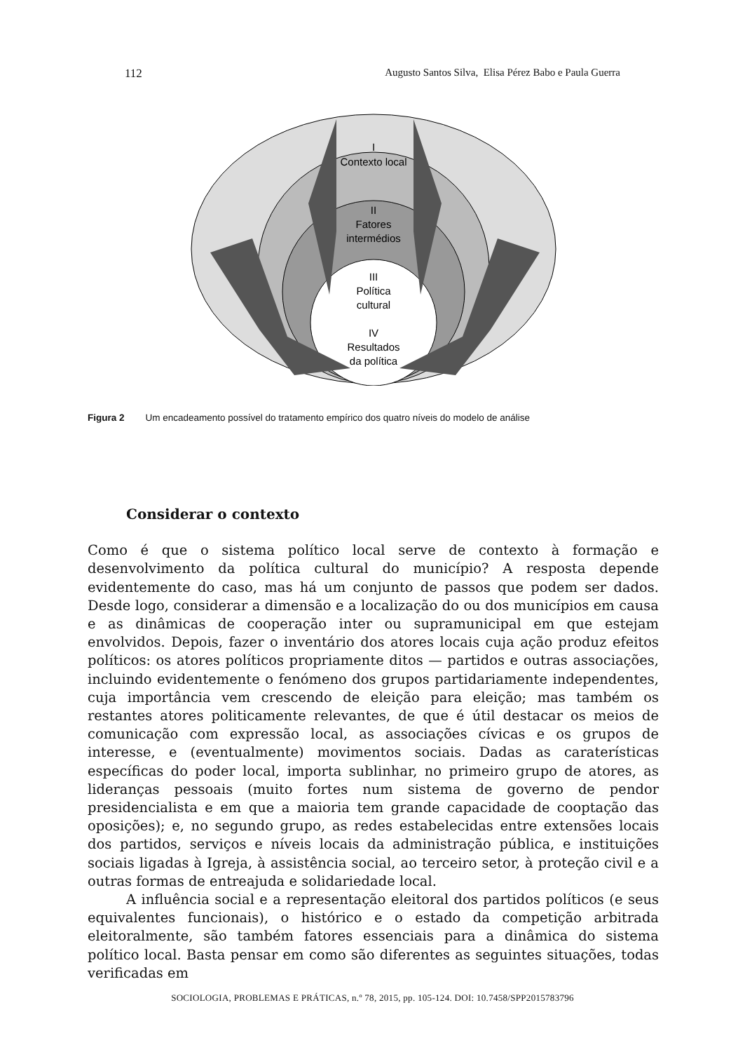112 Augusto Santos Silva, Elisa Pérez Babo e Paula Guerra
I
Contexto local
II
Fatores
intermédios
III
Política
cultural
IV
Resultados
da política
Figura 2 Um encadeamento possível do tratamento empírico dos quatro níveis do modelo de análise
Considerar o contexto
Como é que o sistema político local serve de contexto à formação e desenvolvimento da política cultural do município? A resposta depende evidentemente do caso, mas há um conjunto de passos que podem ser dados. Desde logo, considerar a dimensão e a localização do ou dos municípios em causa e as dinâmicas de cooperação inter ou supramunicipal em que estejam envolvidos. Depois, fazer o inventário dos atores locais cuja ação produz efeitos políticos: os atores políticos propriamente ditos — partidos e outras associações, incluindo evidentemente o fenómeno dos grupos partidariamente independentes, cuja importância vem crescendo de eleição para eleição; mas também os restantes atores politicamente relevantes, de que é útil destacar os meios de comunicação com expressão local, as associações cívicas e os grupos de interesse, e (eventualmente) movimentos sociais. Dadas as caraterísticas específicas do poder local, importa sublinhar, no primeiro grupo de atores, as lideranças pessoais (muito fortes num sistema de governo de pendor presidencialista e em que a maioria tem grande capacidade de cooptação das oposições); e, no segundo grupo, as redes estabelecidas entre extensões locais dos partidos, serviços e níveis locais da administração pública, e instituições sociais ligadas à Igreja, à assistência social, ao terceiro setor, à proteção civil e a outras formas de entreajuda e solidariedade local.
A influência social e a representação eleitoral dos partidos políticos (e seus equivalentes funcionais), o histórico e o estado da competição arbitrada eleitoralmente, são também fatores essenciais para a dinâmica do sistema político local. Basta pensar em como são diferentes as seguintes situações, todas verificadas em
SOCIOLOGIA, PROBLEMAS E PRÁTICAS, n.º 78, 2015, pp. 105-124. DOI: 10.7458/SPP2015783796